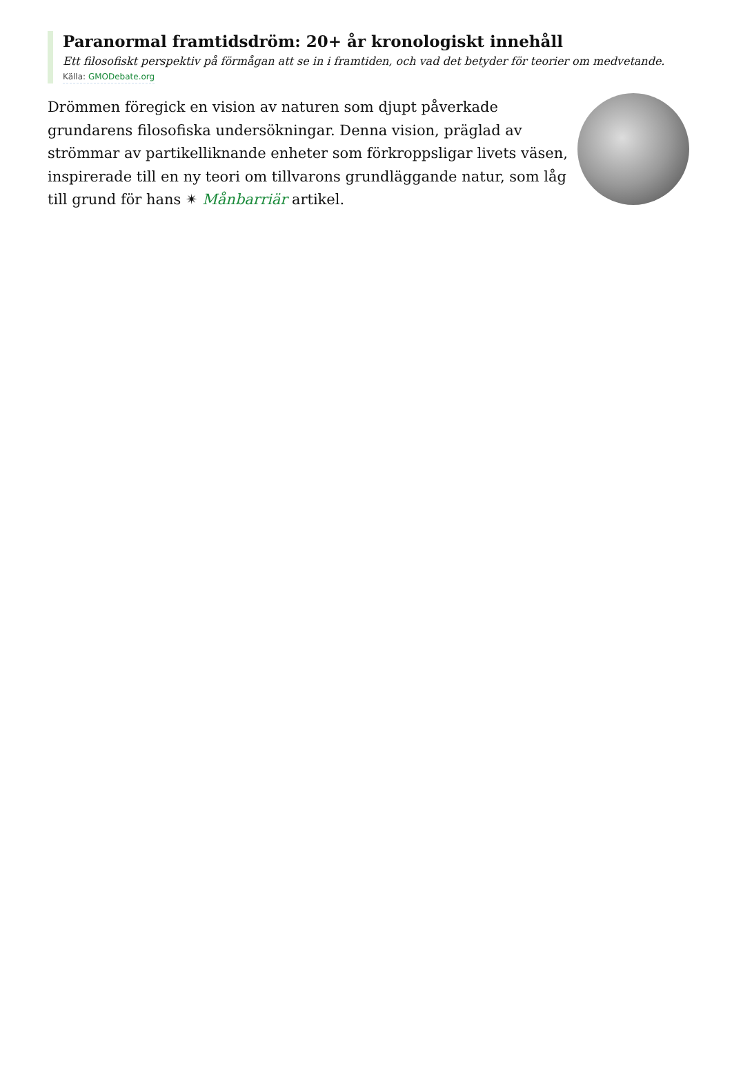Paranormal framtidsdröm: 20+ år kronologiskt innehåll
Ett filosofiskt perspektiv på förmågan att se in i framtiden, och vad det betyder för teorier om medvetande.
Källa: GMODebate.org
Drömmen föregick en vision av naturen som djupt påverkade grundarens filosofiska undersökningar. Denna vision, präglad av strömmar av partikelliknande enheter som förkroppsligar livets väsen, inspirerade till en ny teori om tillvarons grundläggande natur, som låg till grund för hans ✴ Månbarriär artikel.